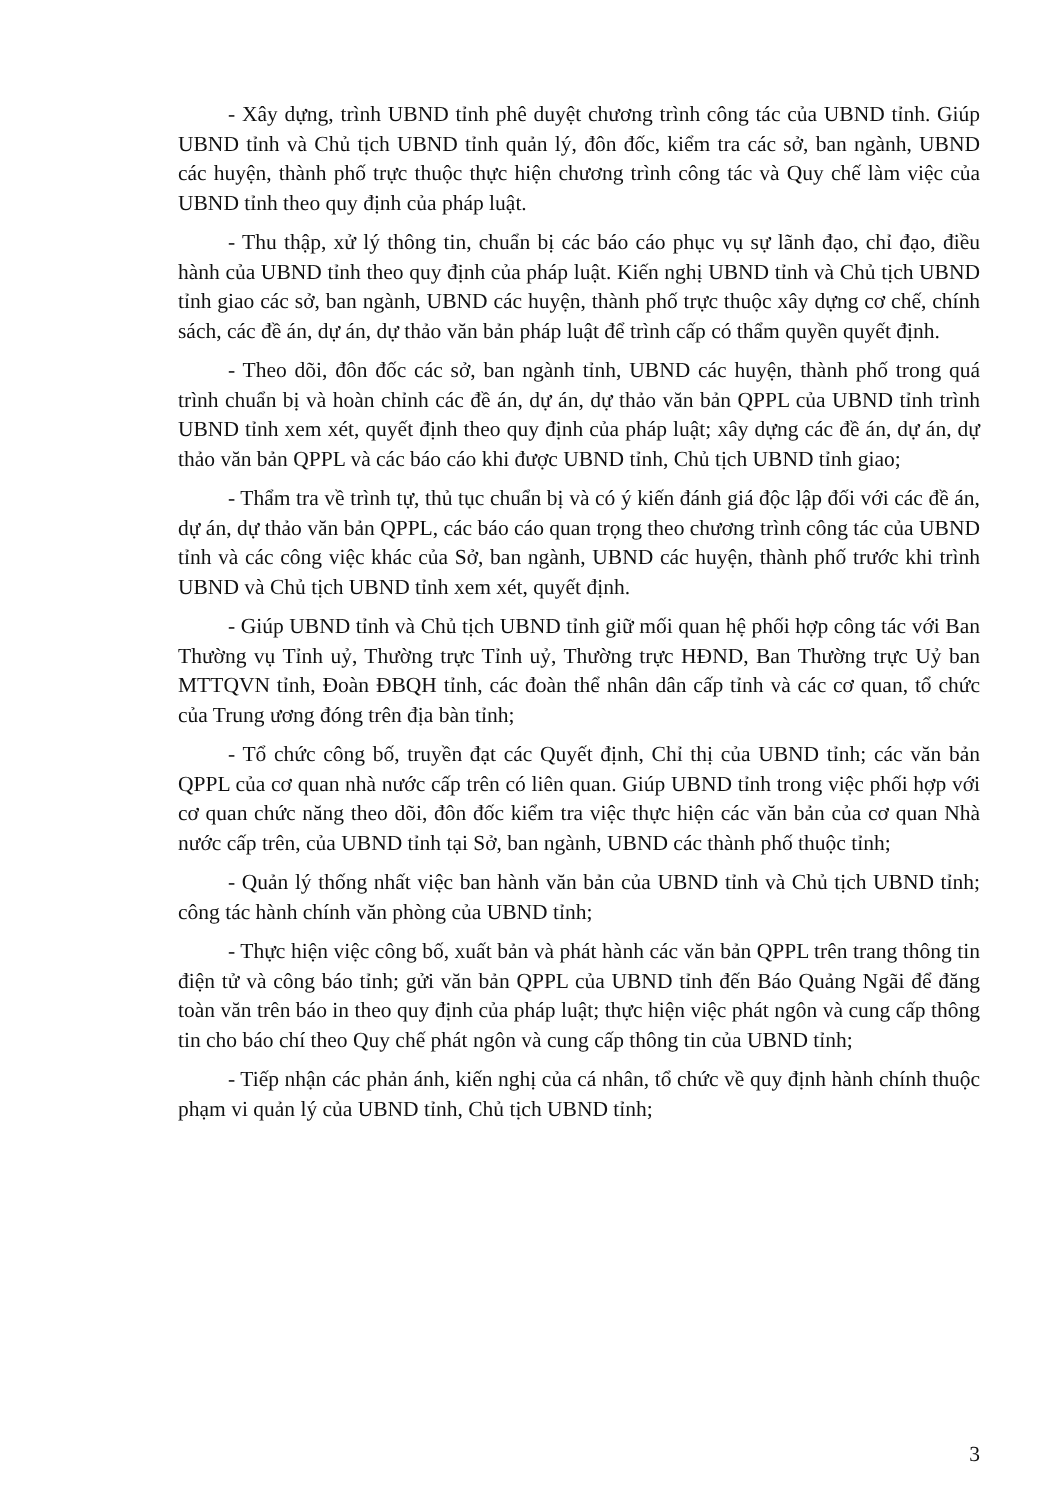- Xây dựng, trình UBND tỉnh phê duyệt chương trình công tác của UBND tỉnh. Giúp UBND tỉnh và Chủ tịch UBND tỉnh quản lý, đôn đốc, kiểm tra các sở, ban ngành, UBND các huyện, thành phố trực thuộc thực hiện chương trình công tác và Quy chế làm việc của UBND tỉnh theo quy định của pháp luật.
- Thu thập, xử lý thông tin, chuẩn bị các báo cáo phục vụ sự lãnh đạo, chỉ đạo, điều hành của UBND tỉnh theo quy định của pháp luật. Kiến nghị UBND tỉnh và Chủ tịch UBND tỉnh giao các sở, ban ngành, UBND các huyện, thành phố trực thuộc xây dựng cơ chế, chính sách, các đề án, dự án, dự thảo văn bản pháp luật để trình cấp có thẩm quyền quyết định.
- Theo dõi, đôn đốc các sở, ban ngành tỉnh, UBND các huyện, thành phố trong quá trình chuẩn bị và hoàn chỉnh các đề án, dự án, dự thảo văn bản QPPL của UBND tỉnh trình UBND tỉnh xem xét, quyết định theo quy định của pháp luật; xây dựng các đề án, dự án, dự thảo văn bản QPPL và các báo cáo khi được UBND tỉnh, Chủ tịch UBND tỉnh giao;
- Thẩm tra về trình tự, thủ tục chuẩn bị và có ý kiến đánh giá độc lập đối với các đề án, dự án, dự thảo văn bản QPPL, các báo cáo quan trọng theo chương trình công tác của UBND tỉnh và các công việc khác của Sở, ban ngành, UBND các huyện, thành phố trước khi trình UBND và Chủ tịch UBND tỉnh xem xét, quyết định.
- Giúp UBND tỉnh và Chủ tịch UBND tỉnh giữ mối quan hệ phối hợp công tác với Ban Thường vụ Tỉnh uỷ, Thường trực Tỉnh uỷ, Thường trực HĐND, Ban Thường trực Uỷ ban MTTQVN tỉnh, Đoàn ĐBQH tỉnh, các đoàn thể nhân dân cấp tỉnh và các cơ quan, tổ chức của Trung ương đóng trên địa bàn tỉnh;
- Tổ chức công bố, truyền đạt các Quyết định, Chỉ thị của UBND tỉnh; các văn bản QPPL của cơ quan nhà nước cấp trên có liên quan. Giúp UBND tỉnh trong việc phối hợp với cơ quan chức năng theo dõi, đôn đốc kiểm tra việc thực hiện các văn bản của cơ quan Nhà nước cấp trên, của UBND tỉnh tại Sở, ban ngành, UBND các thành phố thuộc tỉnh;
- Quản lý thống nhất việc ban hành văn bản của UBND tỉnh và Chủ tịch UBND tỉnh; công tác hành chính văn phòng của UBND tỉnh;
- Thực hiện việc công bố, xuất bản và phát hành các văn bản QPPL trên trang thông tin điện tử và công báo tỉnh; gửi văn bản QPPL của UBND tỉnh đến Báo Quảng Ngãi để đăng toàn văn trên báo in theo quy định của pháp luật; thực hiện việc phát ngôn và cung cấp thông tin cho báo chí theo Quy chế phát ngôn và cung cấp thông tin của UBND tỉnh;
- Tiếp nhận các phản ánh, kiến nghị của cá nhân, tổ chức về quy định hành chính thuộc phạm vi quản lý của UBND tỉnh, Chủ tịch UBND tỉnh;
3